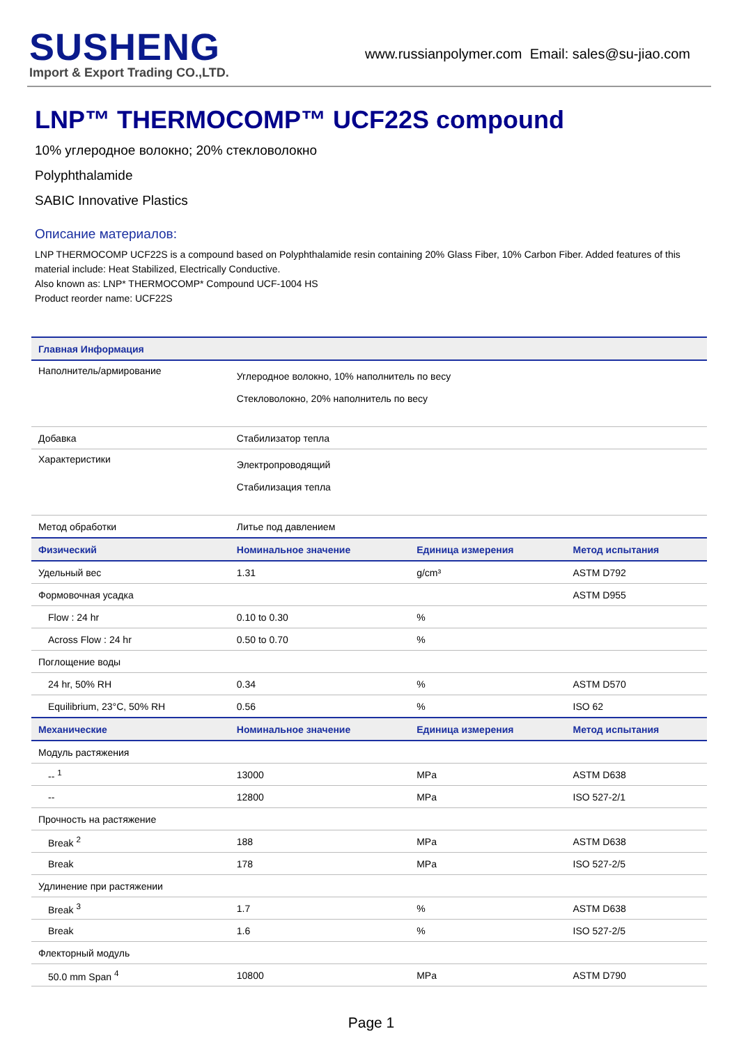SUSHENG
Import & Export Trading CO.,LTD.
www.russianpolymer.com Email: sales@su-jiao.com
LNP™ THERMOCOMP™ UCF22S compound
10% углеродное волокно; 20% стекловолокно
Polyphthalamide
SABIC Innovative Plastics
Описание материалов:
LNP THERMOCOMP UCF22S is a compound based on Polyphthalamide resin containing 20% Glass Fiber, 10% Carbon Fiber. Added features of this material include: Heat Stabilized, Electrically Conductive.
Also known as: LNP* THERMOCOMP* Compound UCF-1004 HS
Product reorder name: UCF22S
| Главная Информация | | | |
| --- | --- | --- | --- |
| Наполнитель/армирование | Углеродное волокно, 10% наполнитель по весу Стекловолокно, 20% наполнитель по весу | | |
| Добавка | Стабилизатор тепла | | |
| Характеристики | Электропроводящий Стабилизация тепла | | |
| Метод обработки | Литье под давлением | | |
| Физический | Номинальное значение | Единица измерения | Метод испытания |
| Удельный вес | 1.31 | g/cm³ | ASTM D792 |
| Формовочная усадка | | | ASTM D955 |
| Flow : 24 hr | 0.10 to 0.30 | % | |
| Across Flow : 24 hr | 0.50 to 0.70 | % | |
| Поглощение воды | | | |
| 24 hr, 50% RH | 0.34 | % | ASTM D570 |
| Equilibrium, 23°C, 50% RH | 0.56 | % | ISO 62 |
| Механические | Номинальное значение | Единица измерения | Метод испытания |
| Модуль растяжения | | | |
| -- <sup>1</sup> | 13000 | MPa | ASTM D638 |
| -- | 12800 | MPa | ISO 527-2/1 |
| Прочность на растяжение | | | |
| Break <sup>2</sup> | 188 | MPa | ASTM D638 |
| Break | 178 | MPa | ISO 527-2/5 |
| Удлинение при растяжении | | | |
| Break <sup>3</sup> | 1.7 | % | ASTM D638 |
| Break | 1.6 | % | ISO 527-2/5 |
| Флекторный модуль | | | |
| 50.0 mm Span <sup>4</sup> | 10800 | MPa | ASTM D790 |
Page 1